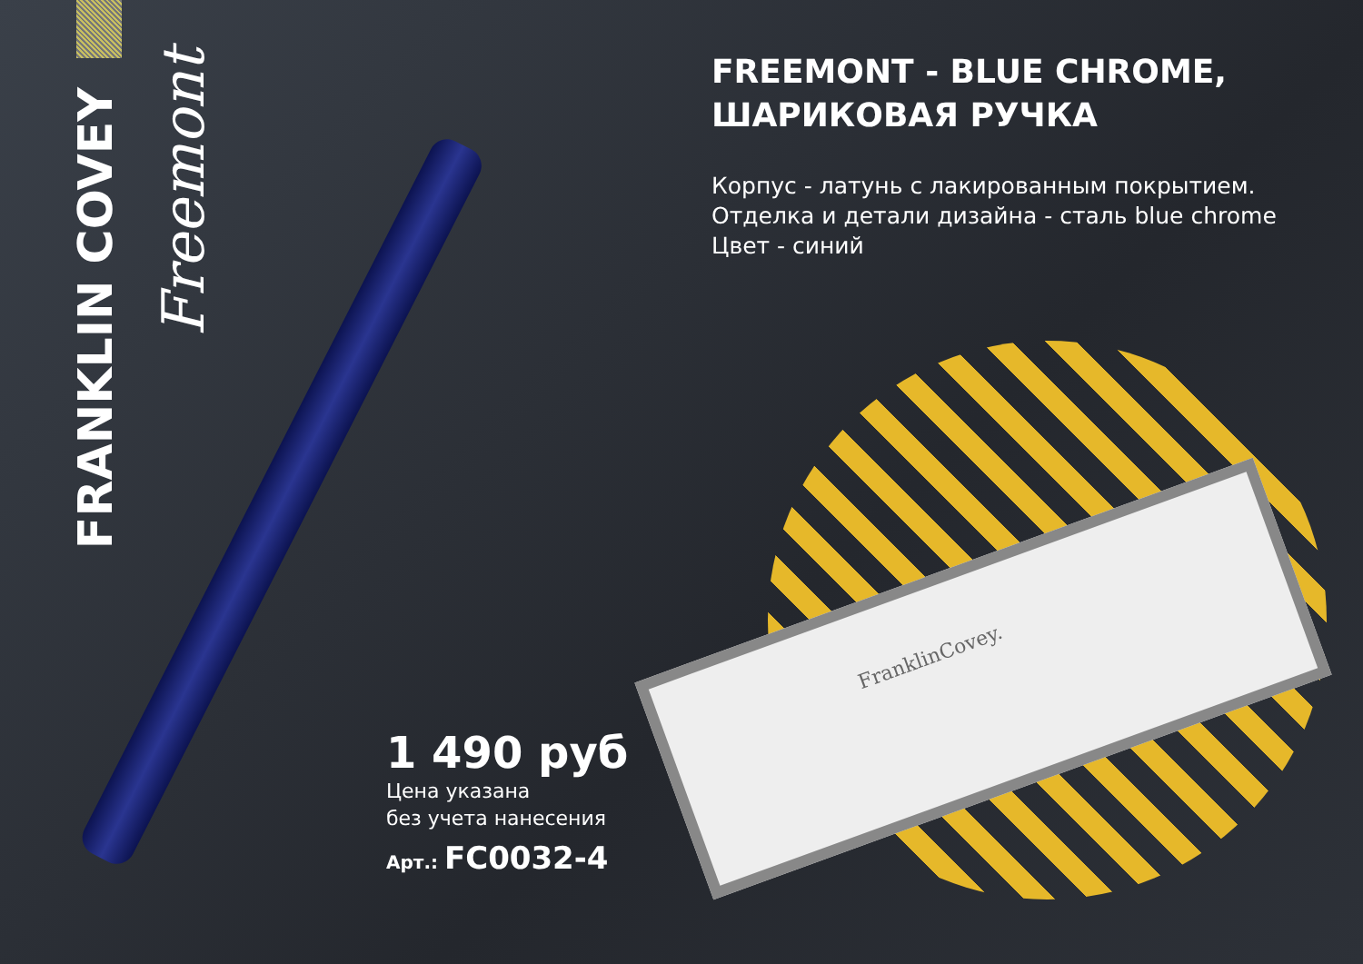FRANKLIN COVEY
Freemont
FranklinCovey.
FREEMONT - BLUE CHROME,
ШАРИКОВАЯ РУЧКА
Корпус - латунь с лакированным покрытием.
Отделка и детали дизайна - сталь blue chrome
Цвет - синий
1 490 руб
Цена указана
без учета нанесения
Арт.: FC0032-4